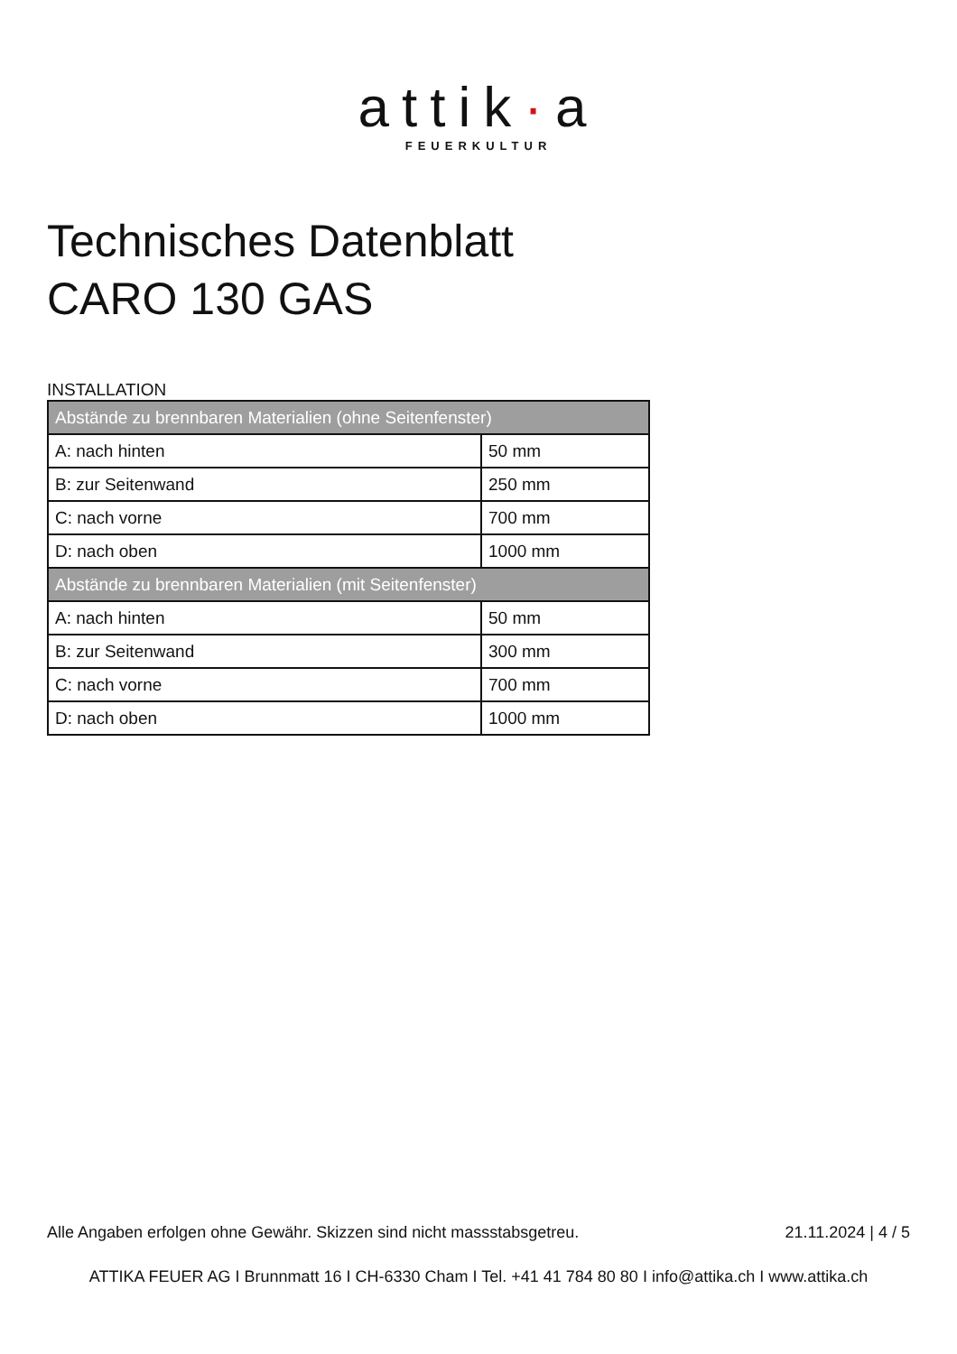attik·a
FEUERKULTUR
Technisches Datenblatt
CARO 130 GAS
INSTALLATION
| Abstände zu brennbaren Materialien (ohne Seitenfenster) | |
| --- | --- |
| A: nach hinten | 50 mm |
| B: zur Seitenwand | 250 mm |
| C: nach vorne | 700 mm |
| D: nach oben | 1000 mm |
| Abstände zu brennbaren Materialien (mit Seitenfenster) | |
| A: nach hinten | 50 mm |
| B: zur Seitenwand | 300 mm |
| C: nach vorne | 700 mm |
| D: nach oben | 1000 mm |
Alle Angaben erfolgen ohne Gewähr. Skizzen sind nicht massstabsgetreu. 21.11.2024 | 4 / 5
ATTIKA FEUER AG I Brunnmatt 16 I CH-6330 Cham I Tel. +41 41 784 80 80 I info@attika.ch I www.attika.ch